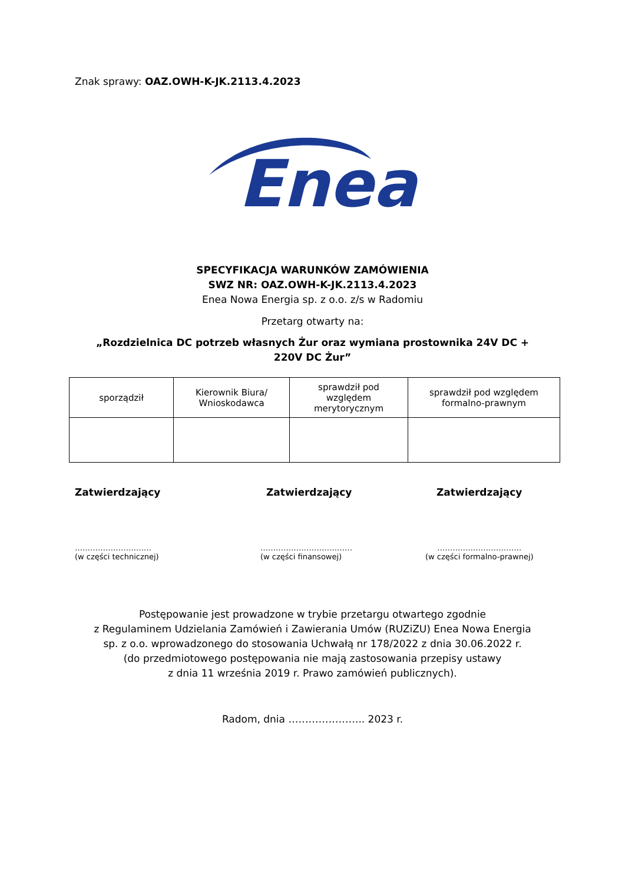Znak sprawy: OAZ.OWH-K-JK.2113.4.2023
Enea
SPECYFIKACJA WARUNKÓW ZAMÓWIENIA
SWZ NR: OAZ.OWH-K-JK.2113.4.2023
Enea Nowa Energia sp. z o.o. z/s w Radomiu
Przetarg otwarty na:
„Rozdzielnica DC potrzeb własnych Żur oraz wymiana prostownika 24V DC +
220V DC Żur”
| sporządził | Kierownik Biura/ Wnioskodawca | sprawdził pod względem merytorycznym | sprawdził pod względem formalno-prawnym |
Zatwierdzający Zatwierdzający Zatwierdzający
…………………………
(w części technicznej)
………………………………
(w części finansowej)
……………………………
(w części formalno-prawnej)
Postępowanie jest prowadzone w trybie przetargu otwartego zgodnie
z Regulaminem Udzielania Zamówień i Zawierania Umów (RUZiZU) Enea Nowa Energia
sp. z o.o. wprowadzonego do stosowania Uchwałą nr 178/2022 z dnia 30.06.2022 r.
(do przedmiotowego postępowania nie mają zastosowania przepisy ustawy
z dnia 11 września 2019 r. Prawo zamówień publicznych).
Radom, dnia ………………….. 2023 r.